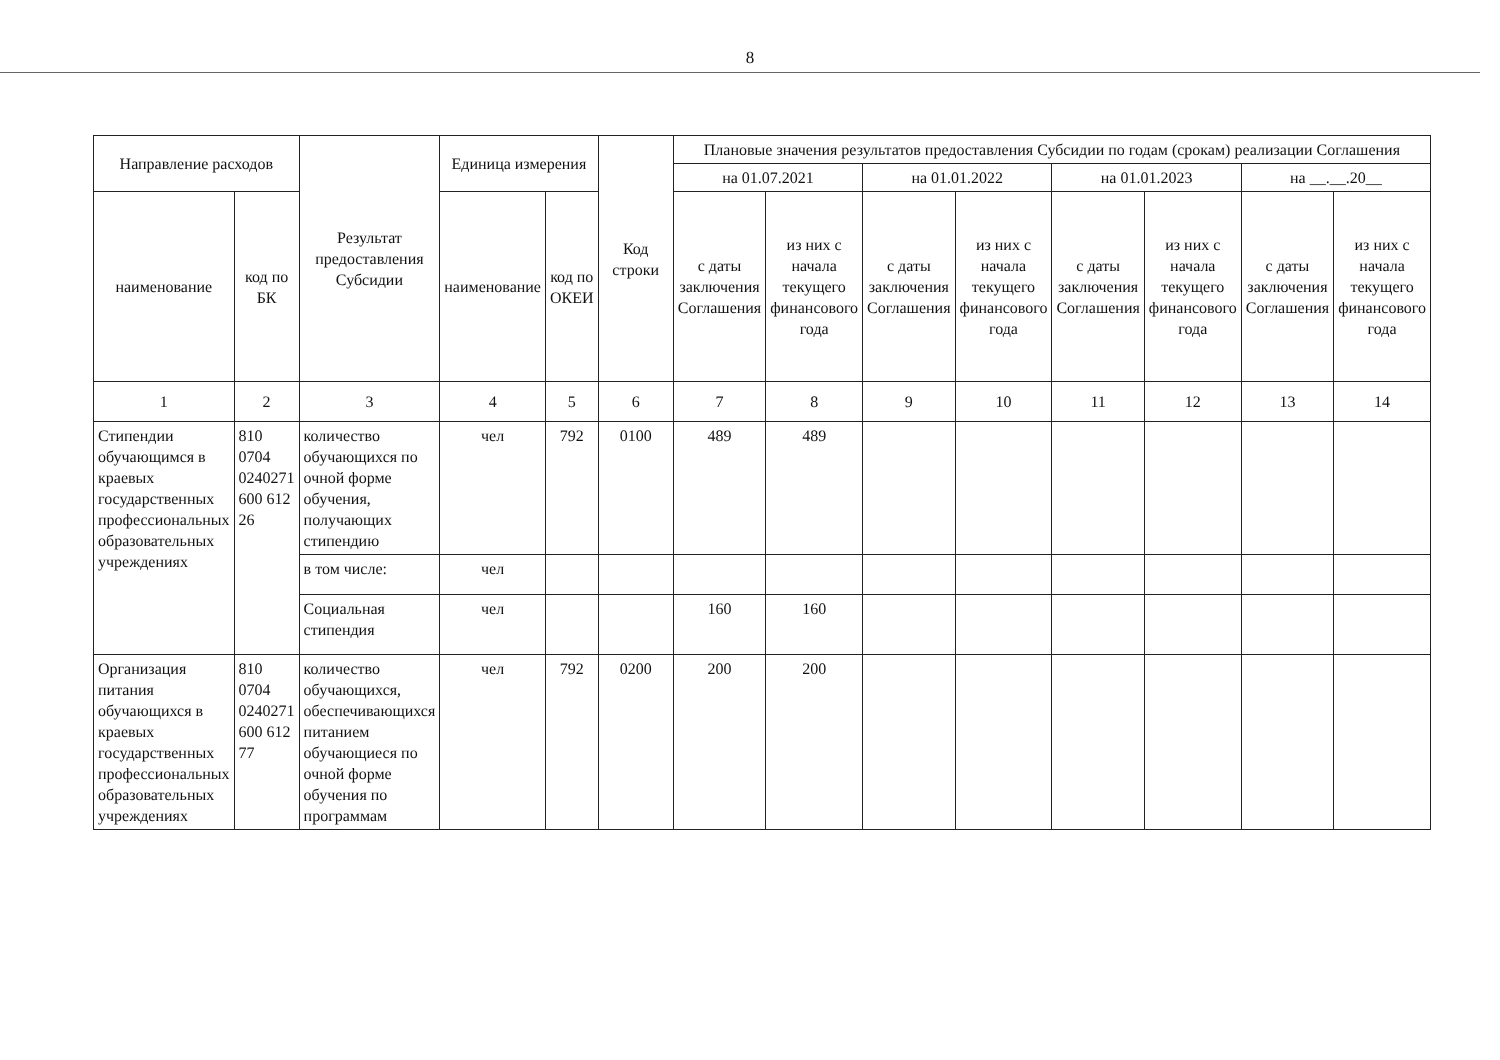8
| Направление расходов | | Результат предоставления Субсидии | Единица измерения | | Код строки | Плановые значения результатов предоставления Субсидии по годам (срокам) реализации Соглашения | | | | | | | |
| --- | --- | --- | --- | --- | --- | --- | --- | --- | --- | --- | --- | --- | --- |
| | | | | | | на 01.07.2021 | | на 01.01.2022 | | на 01.01.2023 | | на __.__.20__ | |
| наименование | код по БК | | наименование | код по ОКЕИ | | с даты заключения Соглашения | из них с начала текущего финансового года | с даты заключения Соглашения | из них с начала текущего финансового года | с даты заключения Соглашения | из них с начала текущего финансового года | с даты заключения Соглашения | из них с начала текущего финансового года |
| 1 | 2 | 3 | 4 | 5 | 6 | 7 | 8 | 9 | 10 | 11 | 12 | 13 | 14 |
| Стипендии обучающимся в краевых государственных профессиональных образовательных учреждениях | 810 0704 0240271 600 612 26 | количество обучающихся по очной форме обучения, получающих стипендию | чел | 792 | 0100 | 489 | 489 | | | | | | |
| | | в том числе: | чел | | | | | | | | | | |
| | | Социальная стипендия | чел | | | 160 | 160 | | | | | | |
| Организация питания обучающихся в краевых государственных профессиональных образовательных учреждениях | 810 0704 0240271 600 612 77 | количество обучающихся, обеспечивающихся питанием обучающиеся по очной форме обучения по программам | чел | 792 | 0200 | 200 | 200 | | | | | | |